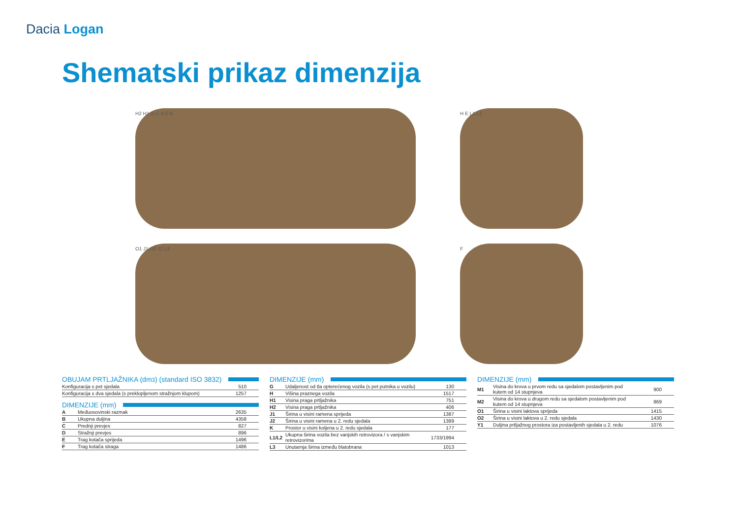Dacia Logan
Shematski prikaz dimenzija
H2 H1 G C A D B
O1 J1 O2 J2 L3
H E L1 L2
F
OBUJAM PRTLJAŽNIKA (dm<sup>3</sup>) (standard ISO 3832)
| Konfiguracija s pet sjedala | 510 |
| Konfiguracija s dva sjedala (s preklopljenom stražnjom klupom) | 1257 |
DIMENZIJE (mm)
| A | Međuosovinski razmak | 2635 |
| B | Ukupna duljina | 4358 |
| C | Prednji prevjes | 827 |
| D | Stražnji prevjes | 896 |
| E | Trag kotača sprijeda | 1496 |
| F | Trag kotača straga | 1486 |
DIMENZIJE (mm)
| G | Udaljenost od tla opterećenog vozila (s pet putnika u vozilu) | 130 |
| H | Višina praznega vozila | 1517 |
| H1 | Visina praga prtljažnika | 751 |
| H2 | Visina praga prtljažnika | 406 |
| J1 | Širina u visini ramena sprijeda | 1387 |
| J2 | Širina u visini ramena u 2. redu sjedala | 1389 |
| K | Prostor u visini koljena u 2. redu sjedala | 177 |
| L1/L2 | Ukupna širina vozila bez vanjskih retrovizora / s vanjskim retrovizorima | 1733/1994 |
| L3 | Unutarnja širina između blatobrana | 1013 |
DIMENZIJE (mm)
| M1 | Visina do krova u prvom redu sa sjedalom postavljenim pod kutem od 14 stupnjeva | 900 |
| M2 | Visina do krova u drugom redu sa sjedalom postavljenim pod kutem od 14 stupnjeva | 869 |
| O1 | Širina u visini laktova sprijeda | 1415 |
| O2 | Širina u visini laktova u 2. redu sjedala | 1430 |
| Y1 | Duljina prtljažnog prostora iza postavljenih sjedala u 2. redu | 1076 |